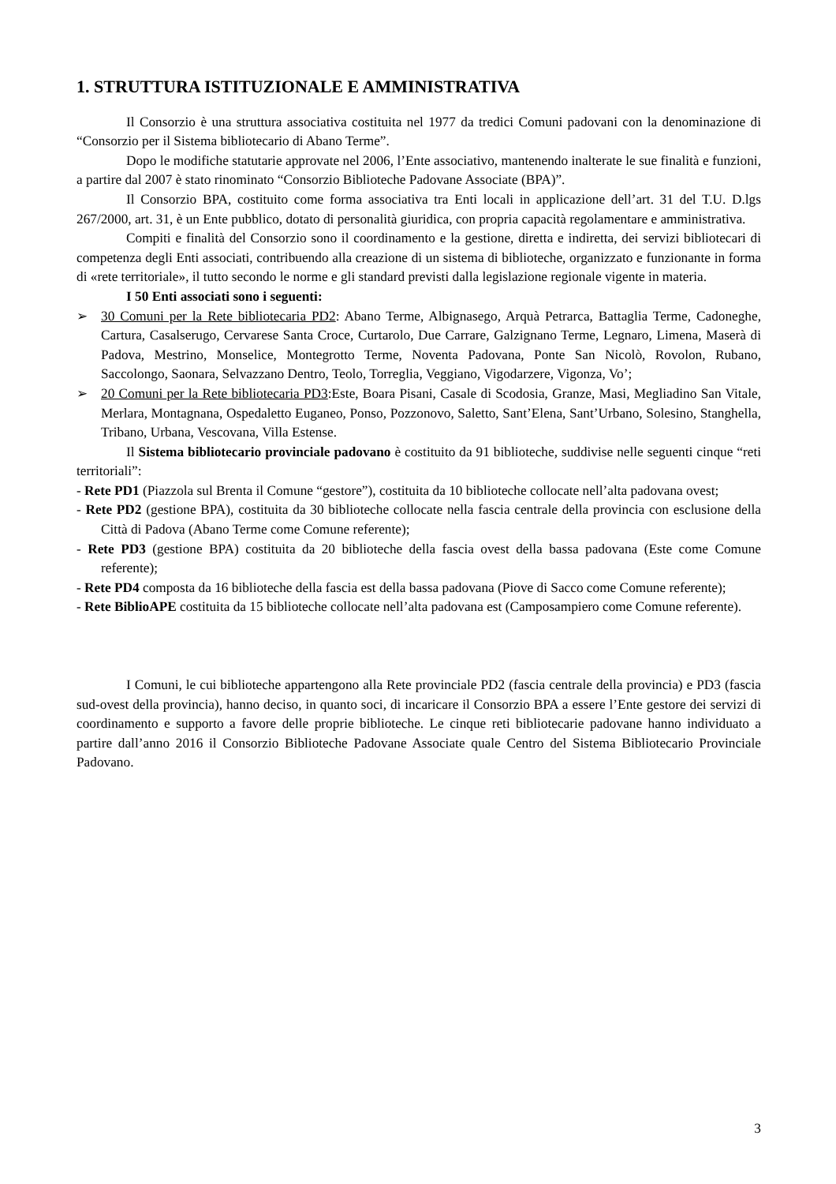1. STRUTTURA ISTITUZIONALE E AMMINISTRATIVA
Il Consorzio è una struttura associativa costituita nel 1977 da tredici Comuni padovani con la denominazione di “Consorzio per il Sistema bibliotecario di Abano Terme”.
Dopo le modifiche statutarie approvate nel 2006, l’Ente associativo, mantenendo inalterate le sue finalità e funzioni, a partire dal 2007 è stato rinominato “Consorzio Biblioteche Padovane Associate (BPA)”.
Il Consorzio BPA, costituito come forma associativa tra Enti locali in applicazione dell’art. 31 del T.U. D.lgs 267/2000, art. 31, è un Ente pubblico, dotato di personalità giuridica, con propria capacità regolamentare e amministrativa.
Compiti e finalità del Consorzio sono il coordinamento e la gestione, diretta e indiretta, dei servizi bibliotecari di competenza degli Enti associati, contribuendo alla creazione di un sistema di biblioteche, organizzato e funzionante in forma di «rete territoriale», il tutto secondo le norme e gli standard previsti dalla legislazione regionale vigente in materia.
I 50 Enti associati sono i seguenti:
➢ 30 Comuni per la Rete bibliotecaria PD2: Abano Terme, Albignasego, Arquà Petrarca, Battaglia Terme, Cadoneghe, Cartura, Casalserugo, Cervarese Santa Croce, Curtarolo, Due Carrare, Galzignano Terme, Legnaro, Limena, Maserà di Padova, Mestrino, Monselice, Montegrotto Terme, Noventa Padovana, Ponte San Nicolò, Rovolon, Rubano, Saccolongo, Saonara, Selvazzano Dentro, Teolo, Torreglia, Veggiano, Vigodarzere, Vigonza, Vo’;
➢ 20 Comuni per la Rete bibliotecaria PD3:Este, Boara Pisani, Casale di Scodosia, Granze, Masi, Megliadino San Vitale, Merlara, Montagnana, Ospedaletto Euganeo, Ponso, Pozzonovo, Saletto, Sant’Elena, Sant’Urbano, Solesino, Stanghella, Tribano, Urbana, Vescovana, Villa Estense.
Il Sistema bibliotecario provinciale padovano è costituito da 91 biblioteche, suddivise nelle seguenti cinque “reti territoriali”:
- Rete PD1 (Piazzola sul Brenta il Comune “gestore”), costituita da 10 biblioteche collocate nell’alta padovana ovest;
- Rete PD2 (gestione BPA), costituita da 30 biblioteche collocate nella fascia centrale della provincia con esclusione della Città di Padova (Abano Terme come Comune referente);
- Rete PD3 (gestione BPA) costituita da 20 biblioteche della fascia ovest della bassa padovana (Este come Comune referente);
- Rete PD4 composta da 16 biblioteche della fascia est della bassa padovana (Piove di Sacco come Comune referente);
- Rete BiblioAPE costituita da 15 biblioteche collocate nell’alta padovana est (Camposampiero come Comune referente).
I Comuni, le cui biblioteche appartengono alla Rete provinciale PD2 (fascia centrale della provincia) e PD3 (fascia sud-ovest della provincia), hanno deciso, in quanto soci, di incaricare il Consorzio BPA a essere l’Ente gestore dei servizi di coordinamento e supporto a favore delle proprie biblioteche. Le cinque reti bibliotecarie padovane hanno individuato a partire dall’anno 2016 il Consorzio Biblioteche Padovane Associate quale Centro del Sistema Bibliotecario Provinciale Padovano.
3